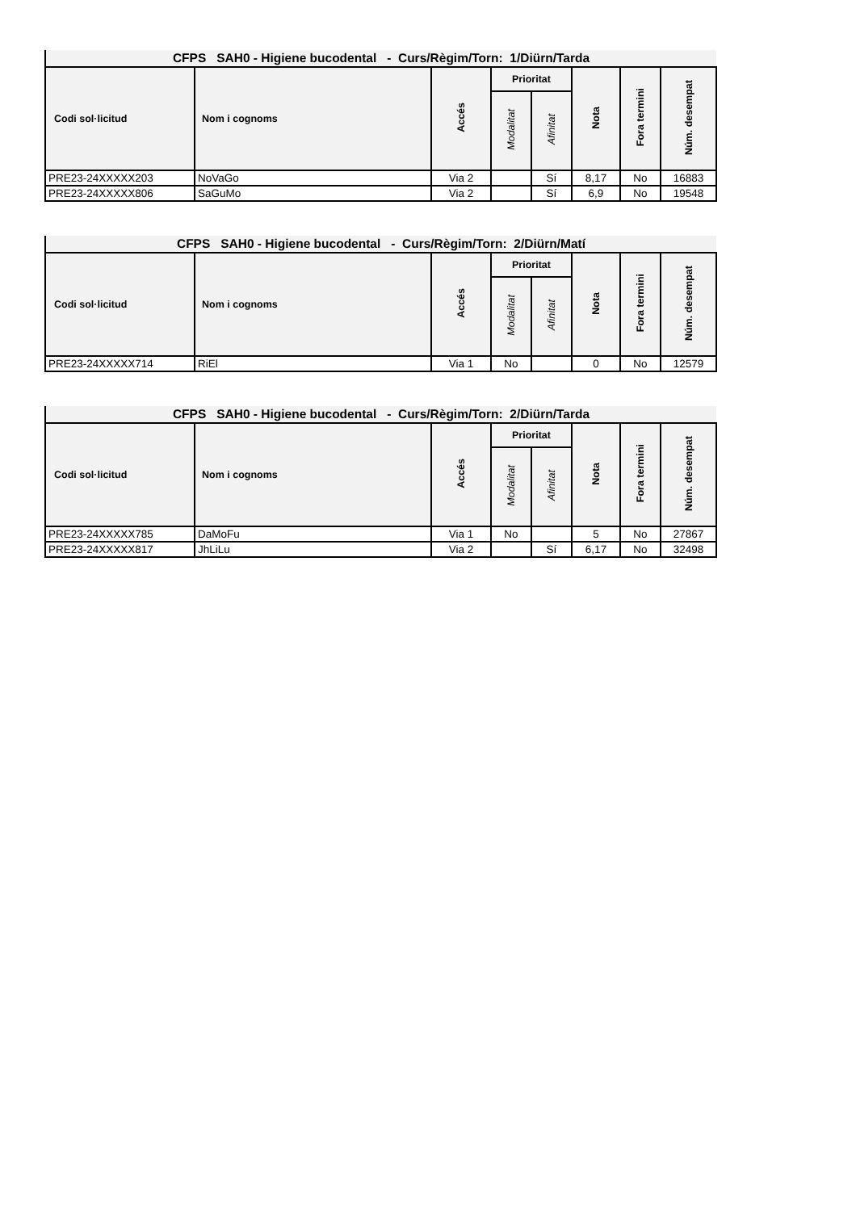| CFPS SAH0 - Higiene bucodental - Curs/Règim/Torn: 1/Diürn/Tarda | | | | | | | |
| --- | --- | --- | --- | --- | --- | --- | --- |
| Codi sol·licitud | Nom i cognoms | Accés | Prioritat | | Nota | Fora termini | Núm. desempat |
| | | | Modalitat | Afinitat | | | |
| PRE23-24XXXXX203 | NoVaGo | Via 2 | | Sí | 8,17 | No | 16883 |
| PRE23-24XXXXX806 | SaGuMo | Via 2 | | Sí | 6,9 | No | 19548 |
| CFPS SAH0 - Higiene bucodental - Curs/Règim/Torn: 2/Diürn/Matí | | | | | | | |
| --- | --- | --- | --- | --- | --- | --- | --- |
| Codi sol·licitud | Nom i cognoms | Accés | Prioritat | | Nota | Fora termini | Núm. desempat |
| | | | Modalitat | Afinitat | | | |
| PRE23-24XXXXX714 | RiEl | Via 1 | No | | 0 | No | 12579 |
| CFPS SAH0 - Higiene bucodental - Curs/Règim/Torn: 2/Diürn/Tarda | | | | | | | |
| --- | --- | --- | --- | --- | --- | --- | --- |
| Codi sol·licitud | Nom i cognoms | Accés | Prioritat | | Nota | Fora termini | Núm. desempat |
| | | | Modalitat | Afinitat | | | |
| PRE23-24XXXXX785 | DaMoFu | Via 1 | No | | 5 | No | 27867 |
| PRE23-24XXXXX817 | JhLiLu | Via 2 | | Sí | 6,17 | No | 32498 |